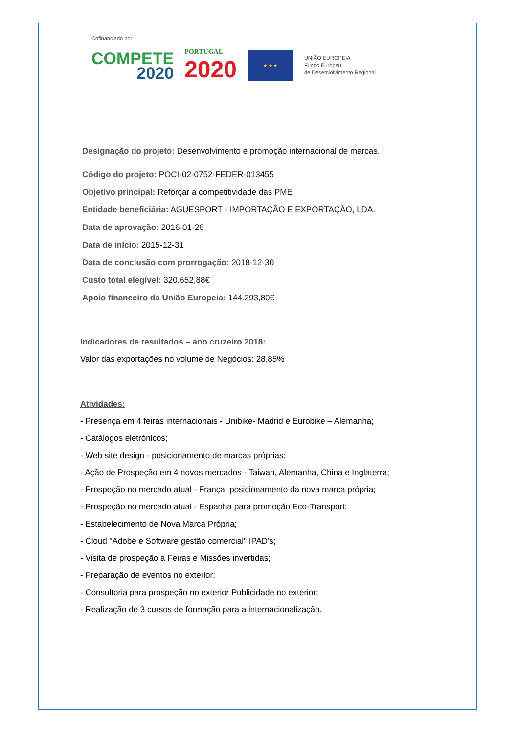Cofinanciado por:
COMPETE
2020
PORTUGAL
2020
★ ★ ★
UNIÃO EUROPEIA
Fundo Europeu
de Desenvolvimento Regional
Designação do projeto: Desenvolvimento e promoção internacional de marcas.
Código do projeto: POCI-02-0752-FEDER-013455
Objetivo principal: Reforçar a competitividade das PME
Entidade beneficiária: AGUESPORT - IMPORTAÇÃO E EXPORTAÇÃO, LDA.
Data de aprovação: 2016-01-26
Data de início: 2015-12-31
Data de conclusão com prorrogação: 2018-12-30
Custo total elegível: 320.652,88€
Apoio financeiro da União Europeia: 144.293,80€
Indicadores de resultados – ano cruzeiro 2018:
Valor das exportações no volume de Negócios: 28,85%
Atividades:
- Presença em 4 feiras internacionais - Unibike- Madrid e Eurobike – Alemanha;
- Catálogos eletrónicos;
- Web site design - posicionamento de marcas próprias;
- Ação de Prospeção em 4 novos mercados - Taiwan, Alemanha, China e Inglaterra;
- Prospeção no mercado atual - França, posicionamento da nova marca própria;
- Prospeção no mercado atual - Espanha para promoção Eco-Transport;
- Estabelecimento de Nova Marca Própria;
- Cloud "Adobe e Software gestão comercial" IPAD’s;
- Visita de prospeção a Feiras e Missões invertidas;
- Preparação de eventos no exterior;
- Consultoria para prospeção no exterior Publicidade no exterior;
- Realização de 3 cursos de formação para a internacionalização.